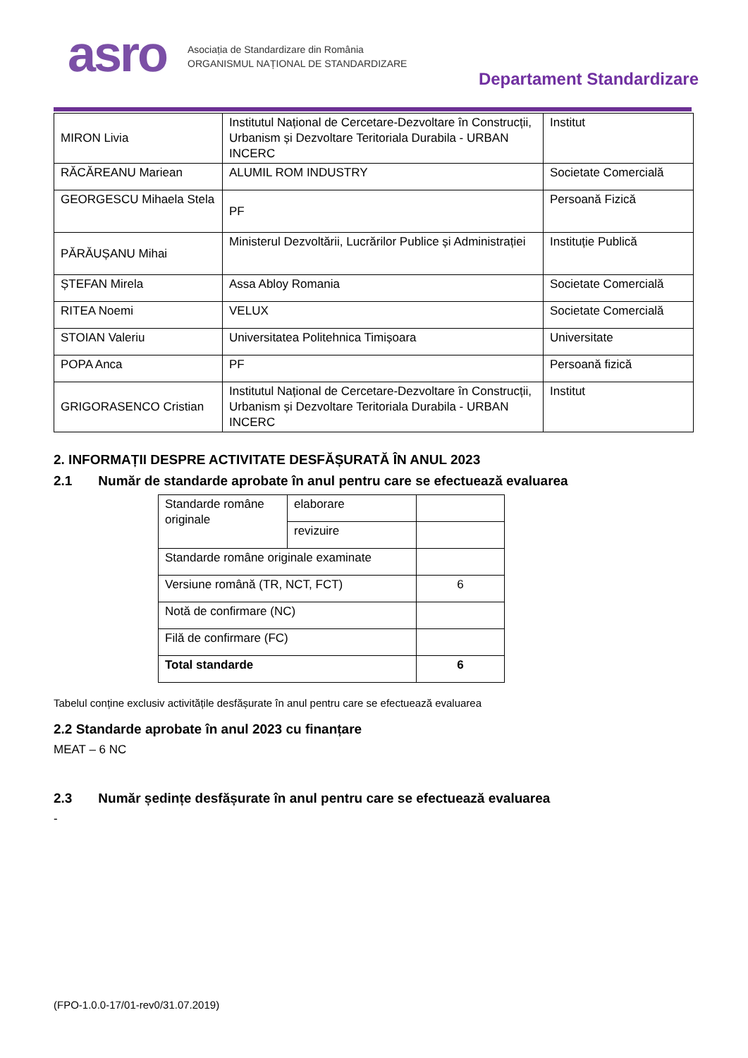asro
Asociația de Standardizare din România
ORGANISMUL NAȚIONAL DE STANDARDIZARE
Departament Standardizare
| MIRON Livia | Institutul Național de Cercetare-Dezvoltare în Construcții, Urbanism și Dezvoltare Teritoriala Durabila - URBAN INCERC | Institut |
| RĂCĂREANU Mariean | ALUMIL ROM INDUSTRY | Societate Comercială |
| GEORGESCU Mihaela Stela | PF | Persoană Fizică |
| PĂRĂUȘANU Mihai | Ministerul Dezvoltării, Lucrărilor Publice și Administrației | Instituție Publică |
| ȘTEFAN Mirela | Assa Abloy Romania | Societate Comercială |
| RITEA Noemi | VELUX | Societate Comercială |
| STOIAN Valeriu | Universitatea Politehnica Timișoara | Universitate |
| POPA Anca | PF | Persoană fizică |
| GRIGORASENCO Cristian | Institutul Național de Cercetare-Dezvoltare în Construcții, Urbanism și Dezvoltare Teritoriala Durabila - URBAN INCERC | Institut |
2. INFORMAȚII DESPRE ACTIVITATE DESFĂȘURATĂ ÎN ANUL 2023
2.1 Număr de standarde aprobate în anul pentru care se efectuează evaluarea
| Standarde române originale | elaborare | |
| | revizuire | |
| Standarde române originale examinate | | |
| Versiune română (TR, NCT, FCT) | | 6 |
| Notă de confirmare (NC) | | |
| Filă de confirmare (FC) | | |
| Total standarde | | 6 |
Tabelul conține exclusiv activitățile desfășurate în anul pentru care se efectuează evaluarea
2.2 Standarde aprobate în anul 2023 cu finanțare
MEAT – 6 NC
2.3 Număr ședințe desfășurate în anul pentru care se efectuează evaluarea
-
(FPO-1.0.0-17/01-rev0/31.07.2019)